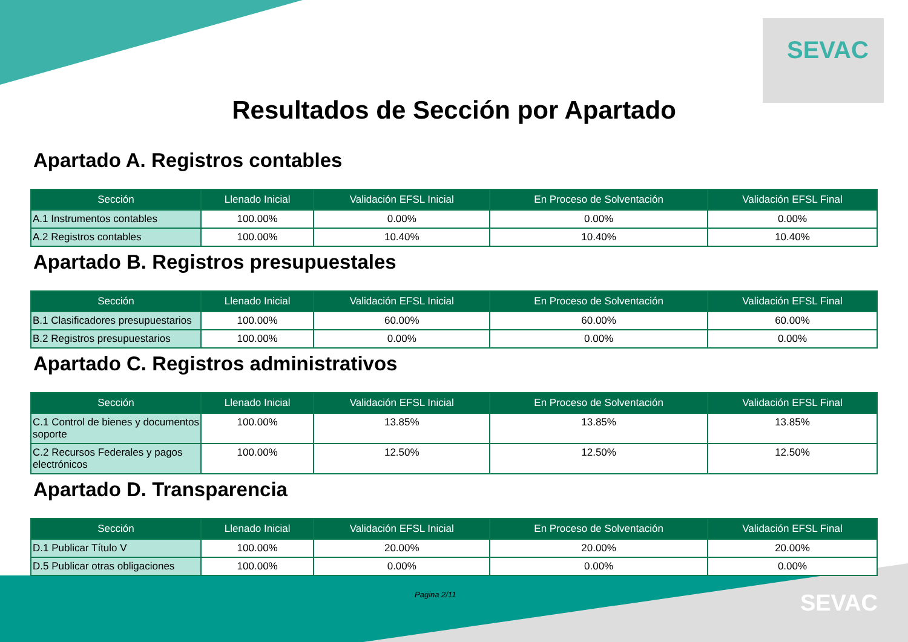SEVAC
Resultados de Sección por Apartado
Apartado A. Registros contables
| Sección | Llenado Inicial | Validación EFSL Inicial | En Proceso de Solventación | Validación EFSL Final |
| --- | --- | --- | --- | --- |
| A.1 Instrumentos contables | 100.00% | 0.00% | 0.00% | 0.00% |
| A.2 Registros contables | 100.00% | 10.40% | 10.40% | 10.40% |
Apartado B. Registros presupuestales
| Sección | Llenado Inicial | Validación EFSL Inicial | En Proceso de Solventación | Validación EFSL Final |
| --- | --- | --- | --- | --- |
| B.1 Clasificadores presupuestarios | 100.00% | 60.00% | 60.00% | 60.00% |
| B.2 Registros presupuestarios | 100.00% | 0.00% | 0.00% | 0.00% |
Apartado C. Registros administrativos
| Sección | Llenado Inicial | Validación EFSL Inicial | En Proceso de Solventación | Validación EFSL Final |
| --- | --- | --- | --- | --- |
| C.1 Control de bienes y documentos soporte | 100.00% | 13.85% | 13.85% | 13.85% |
| C.2 Recursos Federales y pagos electrónicos | 100.00% | 12.50% | 12.50% | 12.50% |
Apartado D. Transparencia
| Sección | Llenado Inicial | Validación EFSL Inicial | En Proceso de Solventación | Validación EFSL Final |
| --- | --- | --- | --- | --- |
| D.1 Publicar Título V | 100.00% | 20.00% | 20.00% | 20.00% |
| D.5 Publicar otras obligaciones | 100.00% | 0.00% | 0.00% | 0.00% |
Pagina 2/11 SEVAC